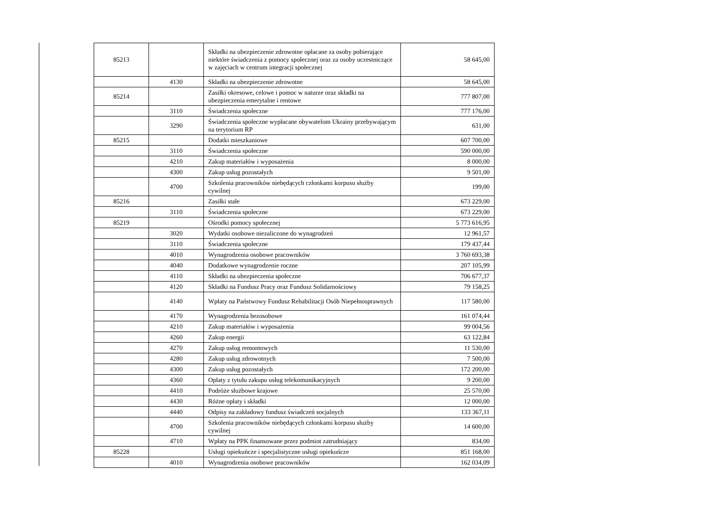| 85213 | | Składki na ubezpieczenie zdrowotne opłacane za osoby pobierające niektóre świadczenia z pomocy społecznej oraz za osoby uczestniczące w zajęciach w centrum integracji społecznej | 58 645,00 |
| | 4130 | Składki na ubezpieczenie zdrowotne | 58 645,00 |
| 85214 | | Zasiłki okresowe, celowe i pomoc w naturze oraz składki na ubezpieczenia emerytalne i rentowe | 777 807,00 |
| | 3110 | Świadczenia społeczne | 777 176,00 |
| | 3290 | Świadczenia społeczne wypłacane obywatelom Ukrainy przebywającym na terytorium RP | 631,00 |
| 85215 | | Dodatki mieszkaniowe | 607 700,00 |
| | 3110 | Świadczenia społeczne | 590 000,00 |
| | 4210 | Zakup materiałów i wyposażenia | 8 000,00 |
| | 4300 | Zakup usług pozostałych | 9 501,00 |
| | 4700 | Szkolenia pracowników niebędących członkami korpusu służby cywilnej | 199,00 |
| 85216 | | Zasiłki stałe | 673 229,00 |
| | 3110 | Świadczenia społeczne | 673 229,00 |
| 85219 | | Ośrodki pomocy społecznej | 5 773 616,95 |
| | 3020 | Wydatki osobowe niezaliczone do wynagrodzeń | 12 961,57 |
| | 3110 | Świadczenia społeczne | 179 437,44 |
| | 4010 | Wynagrodzenia osobowe pracowników | 3 760 693,38 |
| | 4040 | Dodatkowe wynagrodzenie roczne | 207 105,99 |
| | 4110 | Składki na ubezpieczenia społeczne | 706 677,37 |
| | 4120 | Składki na Fundusz Pracy oraz Fundusz Solidarnościowy | 79 158,25 |
| | 4140 | Wpłaty na Państwowy Fundusz Rehabilitacji Osób Niepełnosprawnych | 117 580,00 |
| | 4170 | Wynagrodzenia bezosobowe | 161 074,44 |
| | 4210 | Zakup materiałów i wyposażenia | 99 004,56 |
| | 4260 | Zakup energii | 63 122,84 |
| | 4270 | Zakup usług remontowych | 11 530,00 |
| | 4280 | Zakup usług zdrowotnych | 7 500,00 |
| | 4300 | Zakup usług pozostałych | 172 200,00 |
| | 4360 | Opłaty z tytułu zakupu usług telekomunikacyjnych | 9 200,00 |
| | 4410 | Podróże służbowe krajowe | 25 570,00 |
| | 4430 | Różne opłaty i składki | 12 000,00 |
| | 4440 | Odpisy na zakładowy fundusz świadczeń socjalnych | 133 367,11 |
| | 4700 | Szkolenia pracowników niebędących członkami korpusu służby cywilnej | 14 600,00 |
| | 4710 | Wpłaty na PPK finansowane przez podmiot zatrudniający | 834,00 |
| 85228 | | Usługi opiekuńcze i specjalistyczne usługi opiekuńcze | 851 168,00 |
| | 4010 | Wynagrodzenia osobowe pracowników | 162 034,09 |